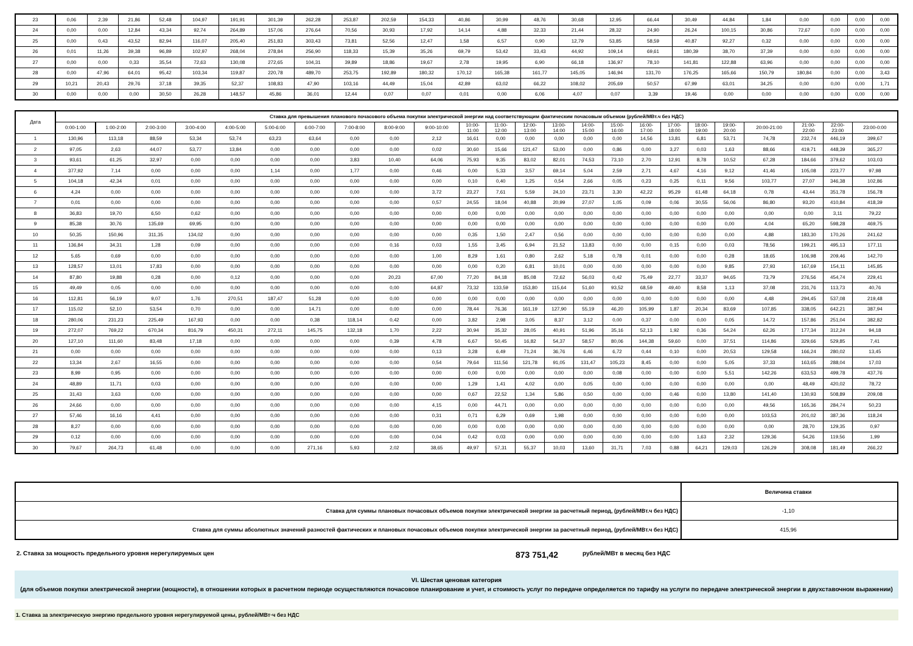| 23 | 0,06 | 2,39 | 21,86 | 52,48 | 104,97 | 191,91 | 301,39 | 262,28 | 253,87 | 202,59 | 154,33 | 40,86 | 30,99 | 48,76 | 30,68 | 12,95 | 66,44 | 30,49 | 44,84 | 1,84 | 0,00 | 0,00 | 0,00 | 0,00 |
| 24 | 0,00 | 0,00 | 12,84 | 43,34 | 92,74 | 264,89 | 157,06 | 276,64 | 70,56 | 30,93 | 17,92 | 14,14 | 4,88 | 32,33 | 21,44 | 28,32 | 24,90 | 26,24 | 100,15 | 30,86 | 72,67 | 0,00 | 0,00 | 0,00 |
| 25 | 0,00 | 0,43 | 43,52 | 82,94 | 116,07 | 205,40 | 251,83 | 303,43 | 73,81 | 52,56 | 12,47 | 1,58 | 6,57 | 0,90 | 12,79 | 53,85 | 58,59 | 40,87 | 92,27 | 0,32 | 0,00 | 0,00 | 0,00 | 0,00 |
| 26 | 0,01 | 11,26 | 39,38 | 96,89 | 102,97 | 268,04 | 278,84 | 256,90 | 118,33 | 15,39 | 35,26 | 69,79 | 53,42 | 33,43 | 44,92 | 109,14 | 69,61 | 180,39 | 38,70 | 37,39 | 0,00 | 0,00 | 0,00 | 0,00 |
| 27 | 0,00 | 0,00 | 0,33 | 35,54 | 72,63 | 130,08 | 272,65 | 104,31 | 39,89 | 18,86 | 19,67 | 2,78 | 19,95 | 6,90 | 66,18 | 136,97 | 78,10 | 141,81 | 122,88 | 63,96 | 0,00 | 0,00 | 0,00 | 0,00 |
| 28 | 0,00 | 47,96 | 64,01 | 95,42 | 103,34 | 119,87 | 220,78 | 489,70 | 253,75 | 192,89 | 180,32 | 170,12 | 165,38 | 161,77 | 145,05 | 146,94 | 131,70 | 176,25 | 165,66 | 150,79 | 180,84 | 0,00 | 0,00 | 3,43 |
| 29 | 10,21 | 20,43 | 29,76 | 37,18 | 39,35 | 52,37 | 108,83 | 47,90 | 103,16 | 44,49 | 15,04 | 42,89 | 63,02 | 66,22 | 108,02 | 205,69 | 50,57 | 67,99 | 63,01 | 34,25 | 0,00 | 0,00 | 0,00 | 1,71 |
| 30 | 0,00 | 0,00 | 0,00 | 30,50 | 26,28 | 148,57 | 45,86 | 36,01 | 12,44 | 0,07 | 0,07 | 0,01 | 0,00 | 6,06 | 4,07 | 0,07 | 3,39 | 19,46 | 0,00 | 0,00 | 0,00 | 0,00 | 0,00 | 0,00 |
| Дата | Ставка для превышения планового почасового объема покупки электрической энергии над соответствующим фактическим почасовым объемом (рублей/МВт.ч без НДС) | | | | | | | | | | | | | | | | | | | | | | | |
| --- | --- | --- | --- | --- | --- | --- | --- | --- | --- | --- | --- | --- | --- | --- | --- | --- | --- | --- | --- | --- | --- | --- | --- | --- |
| | 0:00-1:00 | 1:00-2:00 | 2:00-3:00 | 3:00-4:00 | 4:00-5:00 | 5:00-6:00 | 6:00-7:00 | 7:00-8:00 | 8:00-9:00 | 9:00-10:00 | 10:00- 11:00 | 11:00- 12:00 | 12:00- 13:00 | 13:00- 14:00 | 14:00- 15:00 | 15:00- 16:00 | 16:00- 17:00 | 17:00- 18:00 | 18:00- 19:00 | 19:00- 20:00 | 20:00-21:00 | 21:00- 22:00 | 22:00- 23:00 | 23:00-0:00 |
| 1 | 130,96 | 113,18 | 88,59 | 53,34 | 53,74 | 63,23 | 63,64 | 0,00 | 0,00 | 2,12 | 16,61 | 0,00 | 0,00 | 0,00 | 0,00 | 0,00 | 14,56 | 13,81 | 6,81 | 53,71 | 74,78 | 232,74 | 446,19 | 399,67 |
| 2 | 97,05 | 2,63 | 44,07 | 53,77 | 13,84 | 0,00 | 0,00 | 0,00 | 0,00 | 0,02 | 30,60 | 15,66 | 121,47 | 53,00 | 0,00 | 0,86 | 0,00 | 3,27 | 0,03 | 1,63 | 88,66 | 419,71 | 448,39 | 365,27 |
| 3 | 93,61 | 61,25 | 32,97 | 0,00 | 0,00 | 0,00 | 0,00 | 3,83 | 10,40 | 64,06 | 75,93 | 9,35 | 83,02 | 82,01 | 74,53 | 73,10 | 2,70 | 12,91 | 8,78 | 10,52 | 67,28 | 184,66 | 379,62 | 103,03 |
| 4 | 377,92 | 7,14 | 0,00 | 0,00 | 0,00 | 1,14 | 0,00 | 1,77 | 0,00 | 0,46 | 0,00 | 5,33 | 3,57 | 69,14 | 5,04 | 2,59 | 2,71 | 4,67 | 4,16 | 9,12 | 41,46 | 105,08 | 223,77 | 97,98 |
| 5 | 104,18 | 42,34 | 0,01 | 0,00 | 0,00 | 0,00 | 0,00 | 0,00 | 0,00 | 0,00 | 0,10 | 0,40 | 1,25 | 0,54 | 2,66 | 0,05 | 0,23 | 0,25 | 0,11 | 9,56 | 103,77 | 27,07 | 346,38 | 102,86 |
| 6 | 4,24 | 0,00 | 0,00 | 0,00 | 0,00 | 0,00 | 0,00 | 0,00 | 0,00 | 3,72 | 23,27 | 7,61 | 5,59 | 24,10 | 23,71 | 3,30 | 42,22 | 95,29 | 61,48 | 64,18 | 0,78 | 43,44 | 351,78 | 156,78 |
| 7 | 0,01 | 0,00 | 0,00 | 0,00 | 0,00 | 0,00 | 0,00 | 0,00 | 0,00 | 0,57 | 24,55 | 18,04 | 40,88 | 20,99 | 27,07 | 1,05 | 0,09 | 0,06 | 30,55 | 56,06 | 86,80 | 93,20 | 410,84 | 418,39 |
| 8 | 36,83 | 19,70 | 6,50 | 0,62 | 0,00 | 0,00 | 0,00 | 0,00 | 0,00 | 0,00 | 0,00 | 0,00 | 0,00 | 0,00 | 0,00 | 0,00 | 0,00 | 0,00 | 0,00 | 0,00 | 0,00 | 0,00 | 3,11 | 79,22 |
| 9 | 85,38 | 30,76 | 135,69 | 69,95 | 0,00 | 0,00 | 0,00 | 0,00 | 0,00 | 0,00 | 0,00 | 0,00 | 0,00 | 0,00 | 0,00 | 0,00 | 0,00 | 0,00 | 0,00 | 0,00 | 4,04 | 65,20 | 598,28 | 469,75 |
| 10 | 50,35 | 150,96 | 311,35 | 134,02 | 0,00 | 0,00 | 0,00 | 0,00 | 0,00 | 0,00 | 0,35 | 1,50 | 2,47 | 0,56 | 0,00 | 0,00 | 0,00 | 0,00 | 0,00 | 0,00 | 4,88 | 183,30 | 170,26 | 241,62 |
| 11 | 136,84 | 34,31 | 1,28 | 0,09 | 0,00 | 0,00 | 0,00 | 0,00 | 0,16 | 0,03 | 1,55 | 3,45 | 6,94 | 21,52 | 13,83 | 0,00 | 0,00 | 0,15 | 0,00 | 0,03 | 78,56 | 199,21 | 495,13 | 177,11 |
| 12 | 5,65 | 0,69 | 0,00 | 0,00 | 0,00 | 0,00 | 0,00 | 0,00 | 0,00 | 1,00 | 8,29 | 1,61 | 0,80 | 2,62 | 5,18 | 0,78 | 0,01 | 0,00 | 0,00 | 0,28 | 18,65 | 106,98 | 209,46 | 142,70 |
| 13 | 128,57 | 13,01 | 17,83 | 0,00 | 0,00 | 0,00 | 0,00 | 0,00 | 0,00 | 0,00 | 0,00 | 0,20 | 6,81 | 10,01 | 0,00 | 0,00 | 0,00 | 0,00 | 0,00 | 9,85 | 27,93 | 167,69 | 154,11 | 145,85 |
| 14 | 87,80 | 19,88 | 0,28 | 0,00 | 0,12 | 0,00 | 0,00 | 0,00 | 20,23 | 67,00 | 77,20 | 84,18 | 85,08 | 72,62 | 56,03 | 0,42 | 75,49 | 22,77 | 33,37 | 94,65 | 73,79 | 276,56 | 454,74 | 229,41 |
| 15 | 49,49 | 0,05 | 0,00 | 0,00 | 0,00 | 0,00 | 0,00 | 0,00 | 0,00 | 64,87 | 73,32 | 133,59 | 153,80 | 115,64 | 51,60 | 93,52 | 68,59 | 49,40 | 8,58 | 1,13 | 37,08 | 231,76 | 113,73 | 40,76 |
| 16 | 112,81 | 56,19 | 9,07 | 1,76 | 270,51 | 187,47 | 51,28 | 0,00 | 0,00 | 0,00 | 0,00 | 0,00 | 0,00 | 0,00 | 0,00 | 0,00 | 0,00 | 0,00 | 0,00 | 0,00 | 4,48 | 294,45 | 537,08 | 219,48 |
| 17 | 115,02 | 52,10 | 53,54 | 0,70 | 0,00 | 0,00 | 14,71 | 0,00 | 0,00 | 0,00 | 78,44 | 76,36 | 161,19 | 127,90 | 55,19 | 46,20 | 105,99 | 1,87 | 20,34 | 83,69 | 107,85 | 338,05 | 642,21 | 387,94 |
| 18 | 280,06 | 231,23 | 225,49 | 167,93 | 0,00 | 0,00 | 0,38 | 118,14 | 0,42 | 0,00 | 3,82 | 2,98 | 3,05 | 8,37 | 3,12 | 0,00 | 0,37 | 0,00 | 0,00 | 0,05 | 14,72 | 157,86 | 251,04 | 382,82 |
| 19 | 272,07 | 769,22 | 670,34 | 816,79 | 450,31 | 272,11 | 145,75 | 132,18 | 1,70 | 2,22 | 30,94 | 35,32 | 28,05 | 40,91 | 51,96 | 35,16 | 52,13 | 1,92 | 0,36 | 54,24 | 62,26 | 177,34 | 312,24 | 94,18 |
| 20 | 127,10 | 111,60 | 83,48 | 17,18 | 0,00 | 0,00 | 0,00 | 0,00 | 0,39 | 4,78 | 6,67 | 50,45 | 16,82 | 54,37 | 58,57 | 80,06 | 144,38 | 59,60 | 0,00 | 37,51 | 114,86 | 329,66 | 529,85 | 7,41 |
| 21 | 0,00 | 0,00 | 0,00 | 0,00 | 0,00 | 0,00 | 0,00 | 0,00 | 0,00 | 0,13 | 3,28 | 6,49 | 71,24 | 36,76 | 6,46 | 6,72 | 0,44 | 0,10 | 0,00 | 20,53 | 129,58 | 166,24 | 280,02 | 13,45 |
| 22 | 13,34 | 2,67 | 16,55 | 0,00 | 0,00 | 0,00 | 0,00 | 0,00 | 0,00 | 0,54 | 79,64 | 111,56 | 121,78 | 91,05 | 131,47 | 105,23 | 8,45 | 0,00 | 0,00 | 5,05 | 37,33 | 163,65 | 288,04 | 17,03 |
| 23 | 8,99 | 0,95 | 0,00 | 0,00 | 0,00 | 0,00 | 0,00 | 0,00 | 0,00 | 0,00 | 0,00 | 0,00 | 0,00 | 0,00 | 0,00 | 0,08 | 0,00 | 0,00 | 0,00 | 5,51 | 142,26 | 633,53 | 499,78 | 437,76 |
| 24 | 48,89 | 11,71 | 0,03 | 0,00 | 0,00 | 0,00 | 0,00 | 0,00 | 0,00 | 0,00 | 1,29 | 1,41 | 4,02 | 0,00 | 0,05 | 0,00 | 0,00 | 0,00 | 0,00 | 0,00 | 0,00 | 48,49 | 420,02 | 78,72 |
| 25 | 31,43 | 3,63 | 0,00 | 0,00 | 0,00 | 0,00 | 0,00 | 0,00 | 0,00 | 0,00 | 0,67 | 22,52 | 1,34 | 5,86 | 0,50 | 0,00 | 0,00 | 0,46 | 0,00 | 13,80 | 141,40 | 130,93 | 508,89 | 209,08 |
| 26 | 24,66 | 0,00 | 0,00 | 0,00 | 0,00 | 0,00 | 0,00 | 0,00 | 0,00 | 4,15 | 0,00 | 44,71 | 0,00 | 0,00 | 0,00 | 0,00 | 0,00 | 0,00 | 0,00 | 0,00 | 49,56 | 165,36 | 284,74 | 50,23 |
| 27 | 57,46 | 16,16 | 4,41 | 0,00 | 0,00 | 0,00 | 0,00 | 0,00 | 0,00 | 0,31 | 0,71 | 6,29 | 0,69 | 1,98 | 0,00 | 0,00 | 0,00 | 0,00 | 0,00 | 0,00 | 103,53 | 201,02 | 387,36 | 118,24 |
| 28 | 8,27 | 0,00 | 0,00 | 0,00 | 0,00 | 0,00 | 0,00 | 0,00 | 0,00 | 0,00 | 0,00 | 0,00 | 0,00 | 0,00 | 0,00 | 0,00 | 0,00 | 0,00 | 0,00 | 0,00 | 0,00 | 28,70 | 129,35 | 0,97 |
| 29 | 0,12 | 0,00 | 0,00 | 0,00 | 0,00 | 0,00 | 0,00 | 0,00 | 0,00 | 0,04 | 0,42 | 0,03 | 0,00 | 0,00 | 0,00 | 0,00 | 0,00 | 0,00 | 1,63 | 2,32 | 129,36 | 54,26 | 119,56 | 1,99 |
| 30 | 79,67 | 264,73 | 61,48 | 0,00 | 0,00 | 0,00 | 271,16 | 5,93 | 2,02 | 38,65 | 49,97 | 57,31 | 55,37 | 10,03 | 13,60 | 31,71 | 7,03 | 0,88 | 64,21 | 129,03 | 126,29 | 308,08 | 181,49 | 266,22 |
| | Величина ставки |
| Ставка для суммы плановых почасовых объемов покупки электрической энергии за расчетный период, (рублей/МВт.ч без НДС) | -1,10 |
| Ставка для суммы абсолютных значений разностей фактических и плановых почасовых объемов покупки электрической энергии за расчетный период, (рублей/МВт.ч без НДС) | 415,96 |
2. Ставка за мощность предельного уровня нерегулируемых цен 873 751,42 рублей/МВт в месяц без НДС
VI. Шестая ценовая категория
(для объемов покупки электрической энергии (мощности), в отношении которых в расчетном периоде осуществляются почасовое планирование и учет, и стоимость услуг по передаче определяется по тарифу на услуги по передаче электрической энергии в двухставочном выражении)
1. Ставка за электрическую энергию предельного уровня нерегулируемой цены, рублей/МВт·ч без НДС